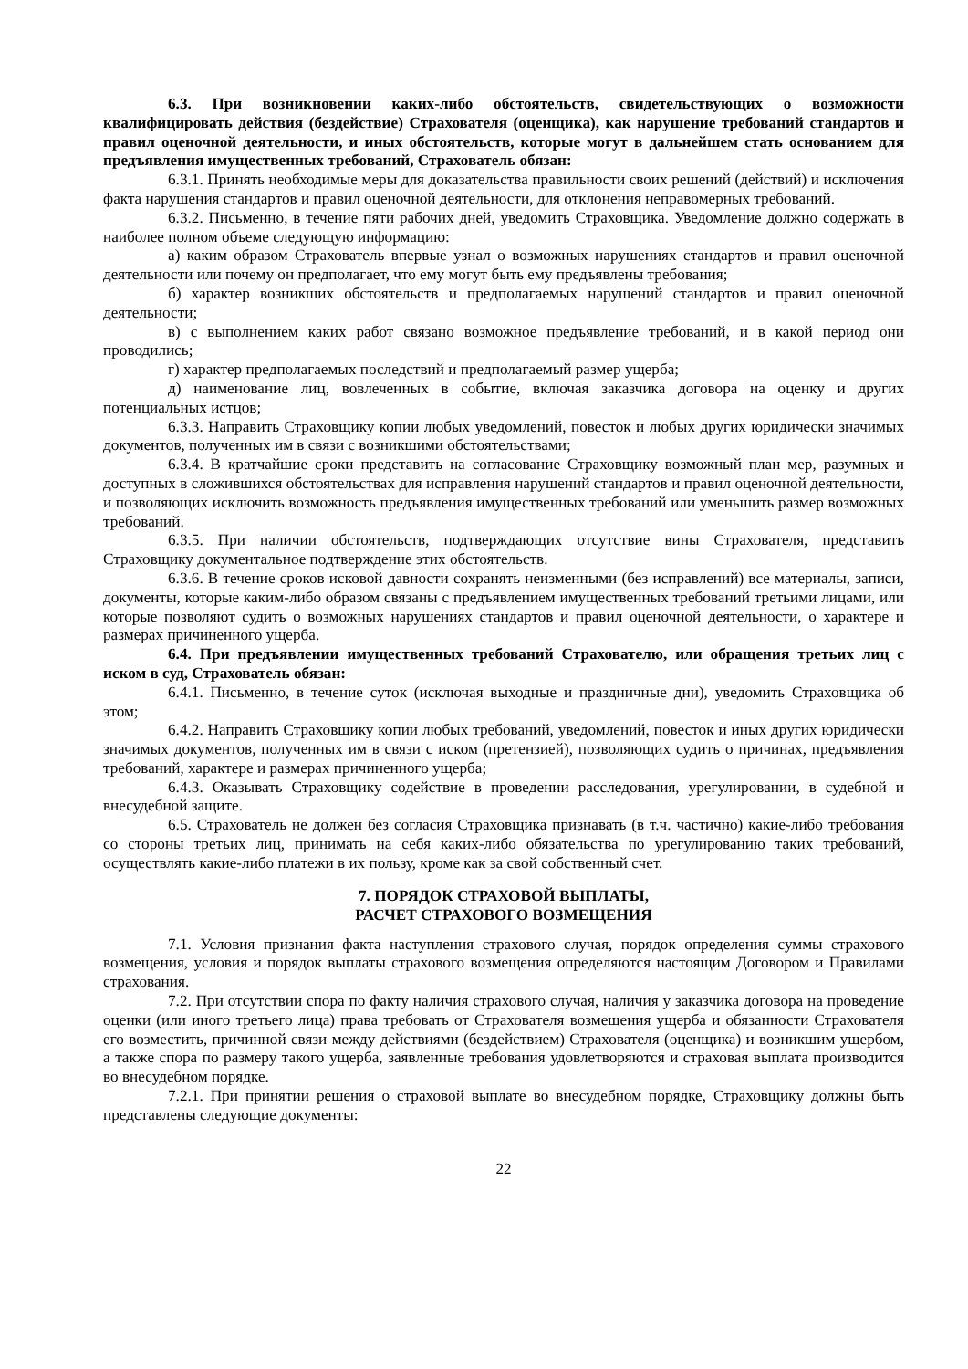6.3. При возникновении каких-либо обстоятельств, свидетельствующих о возможности квалифицировать действия (бездействие) Страхователя (оценщика), как нарушение требований стандартов и правил оценочной деятельности, и иных обстоятельств, которые могут в дальнейшем стать основанием для предъявления имущественных требований, Страхователь обязан:
6.3.1. Принять необходимые меры для доказательства правильности своих решений (действий) и исключения факта нарушения стандартов и правил оценочной деятельности, для отклонения неправомерных требований.
6.3.2. Письменно, в течение пяти рабочих дней, уведомить Страховщика. Уведомление должно содержать в наиболее полном объеме следующую информацию:
а) каким образом Страхователь впервые узнал о возможных нарушениях стандартов и правил оценочной деятельности или почему он предполагает, что ему могут быть ему предъявлены требования;
б) характер возникших обстоятельств и предполагаемых нарушений стандартов и правил оценочной деятельности;
в) с выполнением каких работ связано возможное предъявление требований, и в какой период они проводились;
г) характер предполагаемых последствий и предполагаемый размер ущерба;
д) наименование лиц, вовлеченных в событие, включая заказчика договора на оценку и других потенциальных истцов;
6.3.3. Направить Страховщику копии любых уведомлений, повесток и любых других юридически значимых документов, полученных им в связи с возникшими обстоятельствами;
6.3.4. В кратчайшие сроки представить на согласование Страховщику возможный план мер, разумных и доступных в сложившихся обстоятельствах для исправления нарушений стандартов и правил оценочной деятельности, и позволяющих исключить возможность предъявления имущественных требований или уменьшить размер возможных требований.
6.3.5. При наличии обстоятельств, подтверждающих отсутствие вины Страхователя, представить Страховщику документальное подтверждение этих обстоятельств.
6.3.6. В течение сроков исковой давности сохранять неизменными (без исправлений) все материалы, записи, документы, которые каким-либо образом связаны с предъявлением имущественных требований третьими лицами, или которые позволяют судить о возможных нарушениях стандартов и правил оценочной деятельности, о характере и размерах причиненного ущерба.
6.4. При предъявлении имущественных требований Страхователю, или обращения третьих лиц с иском в суд, Страхователь обязан:
6.4.1. Письменно, в течение суток (исключая выходные и праздничные дни), уведомить Страховщика об этом;
6.4.2. Направить Страховщику копии любых требований, уведомлений, повесток и иных других юридически значимых документов, полученных им в связи с иском (претензией), позволяющих судить о причинах, предъявления требований, характере и размерах причиненного ущерба;
6.4.3. Оказывать Страховщику содействие в проведении расследования, урегулировании, в судебной и внесудебной защите.
6.5. Страхователь не должен без согласия Страховщика признавать (в т.ч. частично) какие-либо требования со стороны третьих лиц, принимать на себя каких-либо обязательства по урегулированию таких требований, осуществлять какие-либо платежи в их пользу, кроме как за свой собственный счет.
7. ПОРЯДОК СТРАХОВОЙ ВЫПЛАТЫ,
РАСЧЕТ СТРАХОВОГО ВОЗМЕЩЕНИЯ
7.1. Условия признания факта наступления страхового случая, порядок определения суммы страхового возмещения, условия и порядок выплаты страхового возмещения определяются настоящим Договором и Правилами страхования.
7.2. При отсутствии спора по факту наличия страхового случая, наличия у заказчика договора на проведение оценки (или иного третьего лица) права требовать от Страхователя возмещения ущерба и обязанности Страхователя его возместить, причинной связи между действиями (бездействием) Страхователя (оценщика) и возникшим ущербом, а также спора по размеру такого ущерба, заявленные требования удовлетворяются и страховая выплата производится во внесудебном порядке.
7.2.1. При принятии решения о страховой выплате во внесудебном порядке, Страховщику должны быть представлены следующие документы:
22